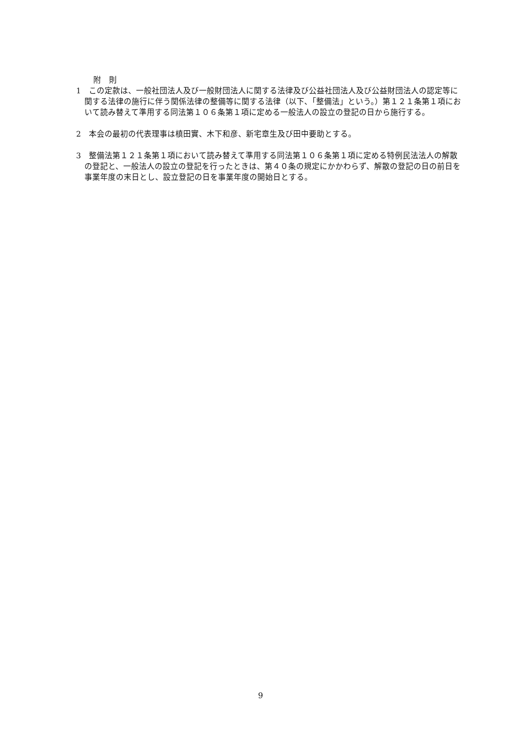附　則
1　この定款は、一般社団法人及び一般財団法人に関する法律及び公益社団法人及び公益財団法人の認定等に関する法律の施行に伴う関係法律の整備等に関する法律（以下､「整備法」という。）第１２１条第１項において読み替えて準用する同法第１０６条第１項に定める一般法人の設立の登記の日から施行する。
2　本会の最初の代表理事は槙田實、木下和彦、新宅章生及び田中要助とする。
3　整備法第１２１条第１項において読み替えて準用する同法第１０６条第１項に定める特例民法法人の解散の登記と、一般法人の設立の登記を行ったときは、第４０条の規定にかかわらず、解散の登記の日の前日を事業年度の末日とし、設立登記の日を事業年度の開始日とする。
9